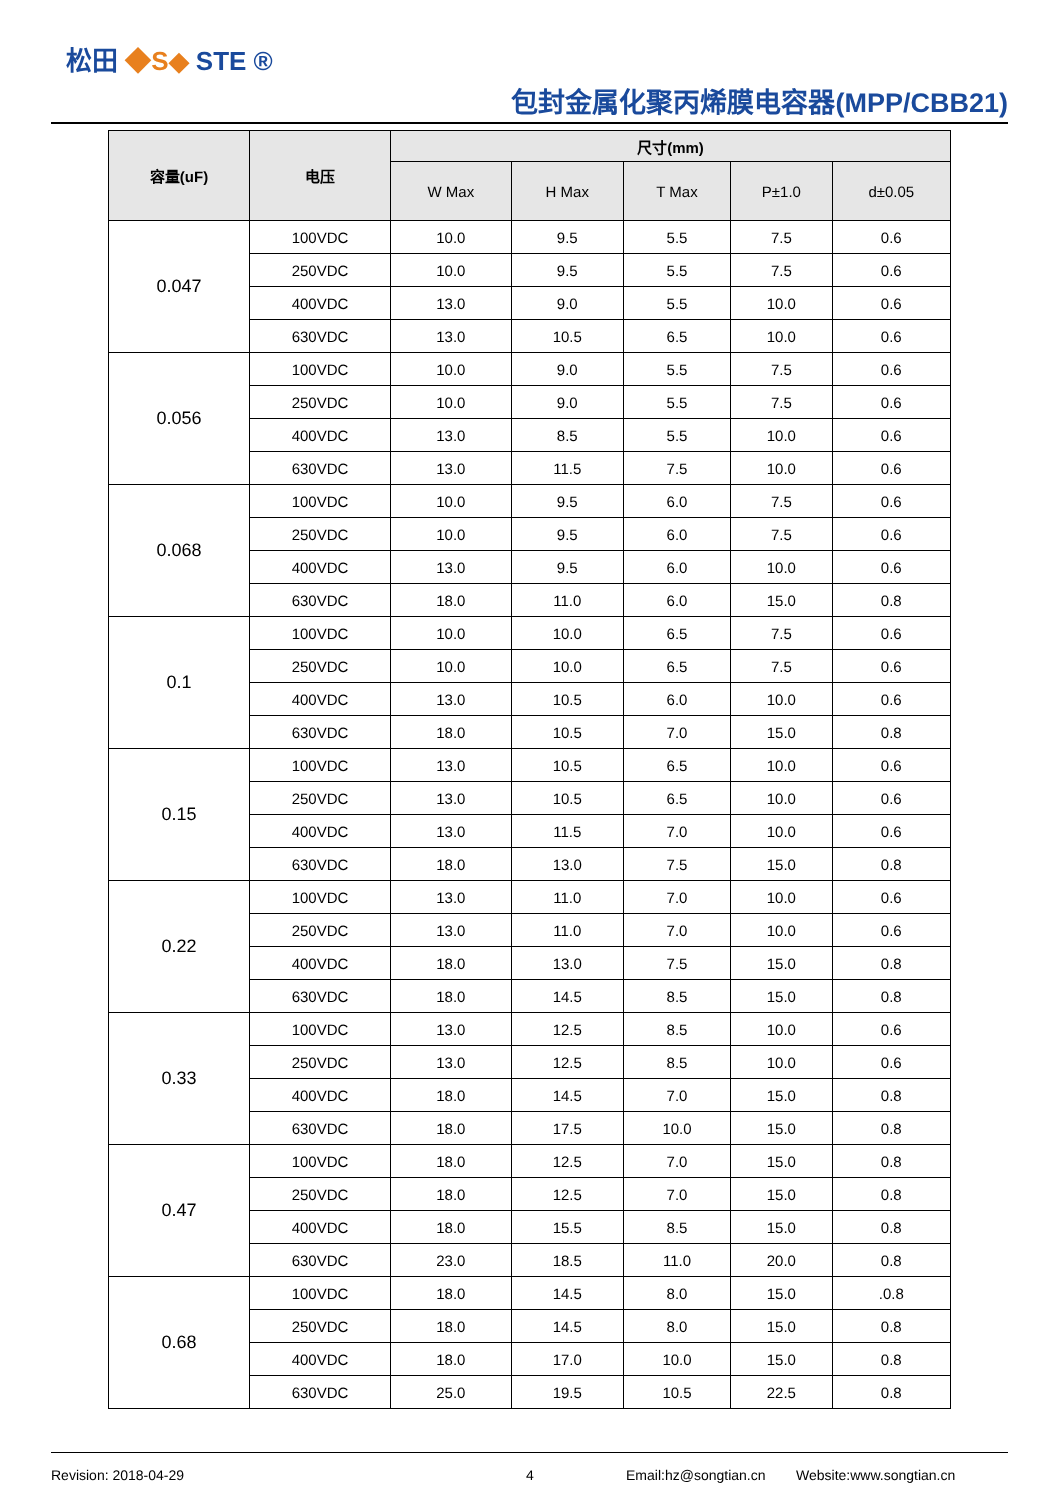松田 ◆S◆ STE ®
包封金属化聚丙烯膜电容器(MPP/CBB21)
| 容量(uF) | 电压 | 尺寸(mm) | | | | |
| --- | --- | --- | --- | --- | --- | --- |
| | | W Max | H Max | T Max | P±1.0 | d±0.05 |
| 0.047 | 100VDC | 10.0 | 9.5 | 5.5 | 7.5 | 0.6 |
| | 250VDC | 10.0 | 9.5 | 5.5 | 7.5 | 0.6 |
| | 400VDC | 13.0 | 9.0 | 5.5 | 10.0 | 0.6 |
| | 630VDC | 13.0 | 10.5 | 6.5 | 10.0 | 0.6 |
| 0.056 | 100VDC | 10.0 | 9.0 | 5.5 | 7.5 | 0.6 |
| | 250VDC | 10.0 | 9.0 | 5.5 | 7.5 | 0.6 |
| | 400VDC | 13.0 | 8.5 | 5.5 | 10.0 | 0.6 |
| | 630VDC | 13.0 | 11.5 | 7.5 | 10.0 | 0.6 |
| 0.068 | 100VDC | 10.0 | 9.5 | 6.0 | 7.5 | 0.6 |
| | 250VDC | 10.0 | 9.5 | 6.0 | 7.5 | 0.6 |
| | 400VDC | 13.0 | 9.5 | 6.0 | 10.0 | 0.6 |
| | 630VDC | 18.0 | 11.0 | 6.0 | 15.0 | 0.8 |
| 0.1 | 100VDC | 10.0 | 10.0 | 6.5 | 7.5 | 0.6 |
| | 250VDC | 10.0 | 10.0 | 6.5 | 7.5 | 0.6 |
| | 400VDC | 13.0 | 10.5 | 6.0 | 10.0 | 0.6 |
| | 630VDC | 18.0 | 10.5 | 7.0 | 15.0 | 0.8 |
| 0.15 | 100VDC | 13.0 | 10.5 | 6.5 | 10.0 | 0.6 |
| | 250VDC | 13.0 | 10.5 | 6.5 | 10.0 | 0.6 |
| | 400VDC | 13.0 | 11.5 | 7.0 | 10.0 | 0.6 |
| | 630VDC | 18.0 | 13.0 | 7.5 | 15.0 | 0.8 |
| 0.22 | 100VDC | 13.0 | 11.0 | 7.0 | 10.0 | 0.6 |
| | 250VDC | 13.0 | 11.0 | 7.0 | 10.0 | 0.6 |
| | 400VDC | 18.0 | 13.0 | 7.5 | 15.0 | 0.8 |
| | 630VDC | 18.0 | 14.5 | 8.5 | 15.0 | 0.8 |
| 0.33 | 100VDC | 13.0 | 12.5 | 8.5 | 10.0 | 0.6 |
| | 250VDC | 13.0 | 12.5 | 8.5 | 10.0 | 0.6 |
| | 400VDC | 18.0 | 14.5 | 7.0 | 15.0 | 0.8 |
| | 630VDC | 18.0 | 17.5 | 10.0 | 15.0 | 0.8 |
| 0.47 | 100VDC | 18.0 | 12.5 | 7.0 | 15.0 | 0.8 |
| | 250VDC | 18.0 | 12.5 | 7.0 | 15.0 | 0.8 |
| | 400VDC | 18.0 | 15.5 | 8.5 | 15.0 | 0.8 |
| | 630VDC | 23.0 | 18.5 | 11.0 | 20.0 | 0.8 |
| 0.68 | 100VDC | 18.0 | 14.5 | 8.0 | 15.0 | .0.8 |
| | 250VDC | 18.0 | 14.5 | 8.0 | 15.0 | 0.8 |
| | 400VDC | 18.0 | 17.0 | 10.0 | 15.0 | 0.8 |
| | 630VDC | 25.0 | 19.5 | 10.5 | 22.5 | 0.8 |
Revision: 2018-04-29 4 Email:hz@songtian.cn Website:www.songtian.cn